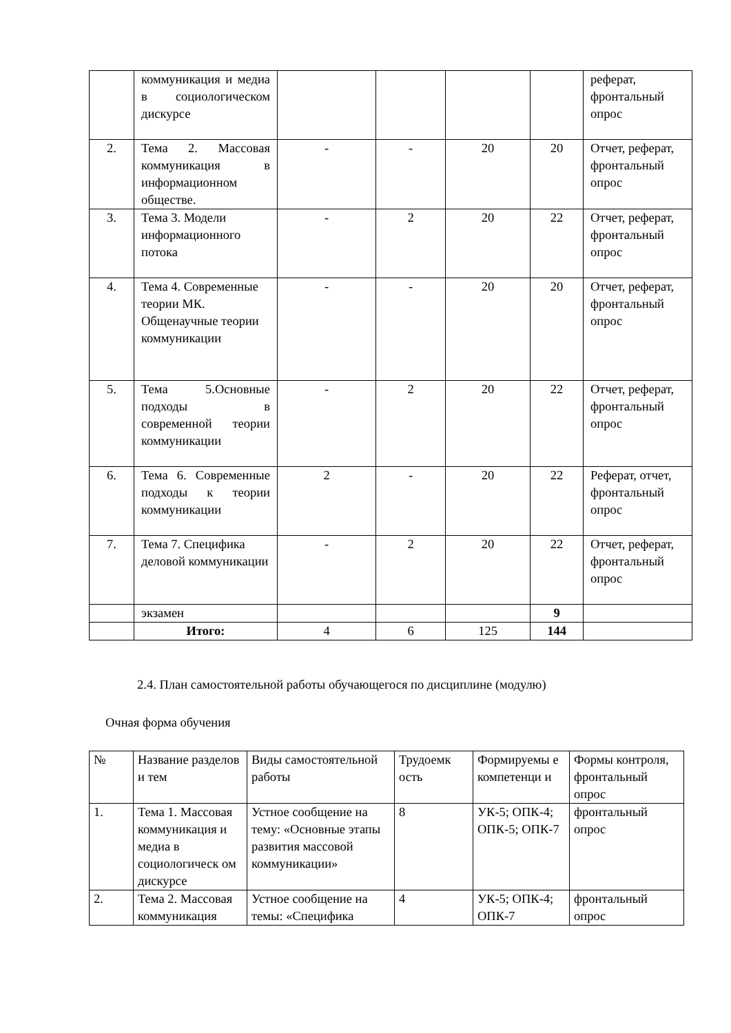| | коммуникация и медиа в социологическом дискурсе | | | | | реферат, фронтальный опрос |
| 2. | Тема 2. Массовая коммуникация в информационном обществе. | - | - | 20 | 20 | Отчет, реферат, фронтальный опрос |
| 3. | Тема 3. Модели информационного потока | - | 2 | 20 | 22 | Отчет, реферат, фронтальный опрос |
| 4. | Тема 4. Современные теории МК. Общенаучные теории коммуникации | - | - | 20 | 20 | Отчет, реферат, фронтальный опрос |
| 5. | Тема 5.Основные подходы в современной теории коммуникации | - | 2 | 20 | 22 | Отчет, реферат, фронтальный опрос |
| 6. | Тема 6. Современные подходы к теории коммуникации | 2 | - | 20 | 22 | Реферат, отчет, фронтальный опрос |
| 7. | Тема 7. Специфика деловой коммуникации | - | 2 | 20 | 22 | Отчет, реферат, фронтальный опрос |
| | экзамен | | | | 9 | |
| | Итого: | 4 | 6 | 125 | 144 | |
2.4. План самостоятельной работы обучающегося по дисциплине (модулю)
Очная форма обучения
| № | Название разделов и тем | Виды самостоятельной работы | Трудоемк ость | Формируемы е компетенци и | Формы контроля, фронтальный опрос |
| --- | --- | --- | --- | --- | --- |
| 1. | Тема 1. Массовая коммуникация и медиа в социологическ ом дискурсе | Устное сообщение на тему: «Основные этапы развития массовой коммуникации» | 8 | УК-5; ОПК-4; ОПК-5; ОПК-7 | фронтальный опрос |
| 2. | Тема 2. Массовая коммуникация | Устное сообщение на темы: «Специфика | 4 | УК-5; ОПК-4; ОПК-7 | фронтальный опрос |